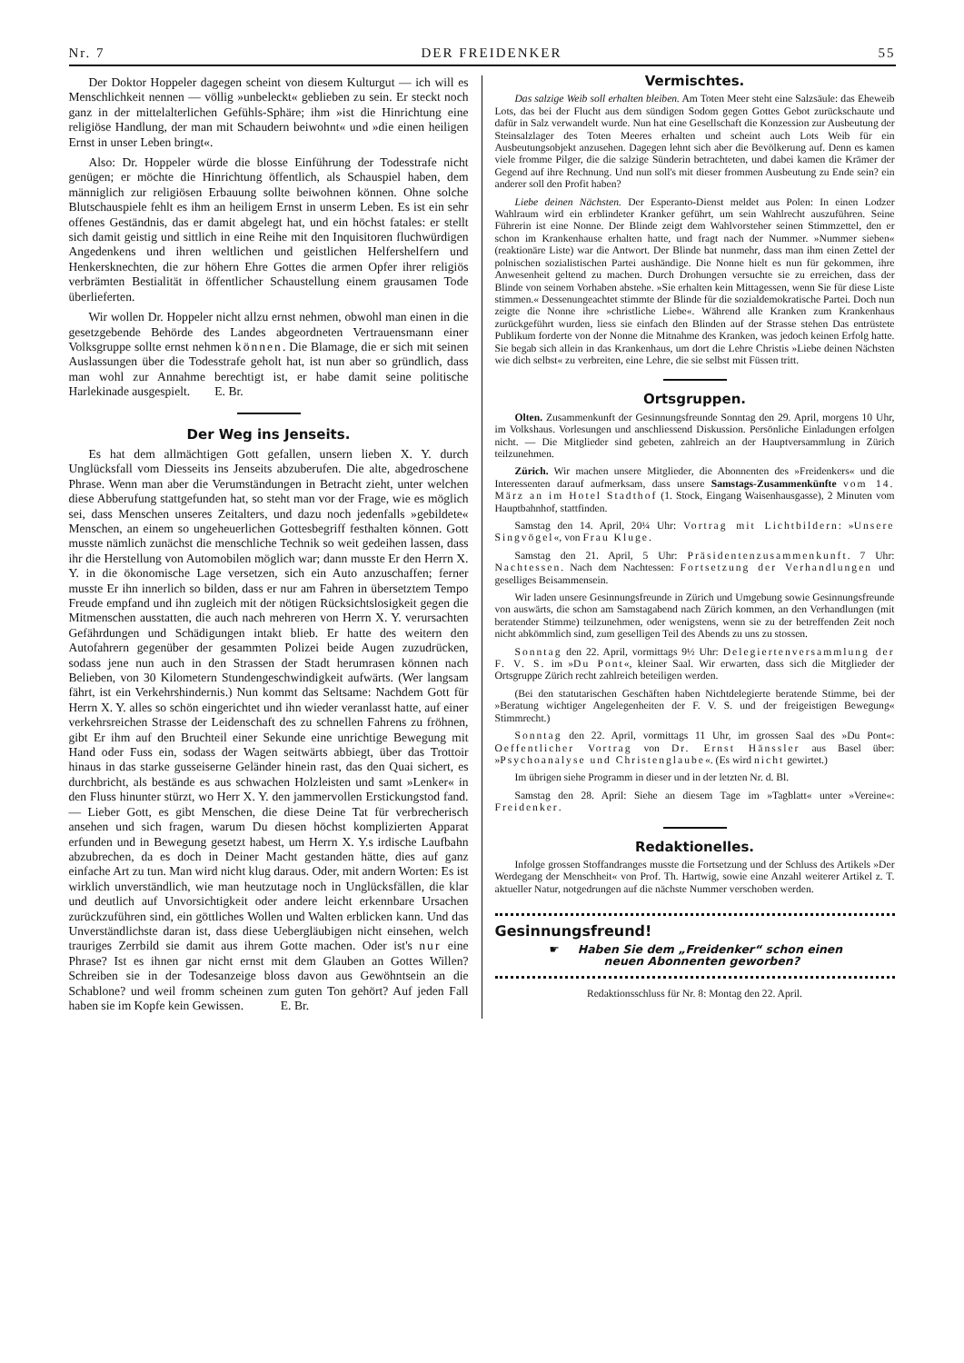Nr. 7 DER FREIDENKER 55
Der Doktor Hoppeler dagegen scheint von diesem Kulturgut — ich will es Menschlichkeit nennen — völlig »unbeleckt« geblieben zu sein. Er steckt noch ganz in der mittelalterlichen Gefühls-Sphäre; ihm »ist die Hinrichtung eine religiöse Handlung, der man mit Schaudern beiwohnt« und »die einen heiligen Ernst in unser Leben bringt«.
Also: Dr. Hoppeler würde die blosse Einführung der Todesstrafe nicht genügen; er möchte die Hinrichtung öffentlich, als Schauspiel haben, dem männiglich zur religiösen Erbauung sollte beiwohnen können. Ohne solche Blutschauspiele fehlt es ihm an heiligem Ernst in unserm Leben. Es ist ein sehr offenes Geständnis, das er damit abgelegt hat, und ein höchst fatales: er stellt sich damit geistig und sittlich in eine Reihe mit den Inquisitoren fluchwürdigen Angedenkens und ihren weltlichen und geistlichen Helfershelfern und Henkersknechten, die zur höhern Ehre Gottes die armen Opfer ihrer religiös verbrämten Bestialität in öffentlicher Schaustellung einem grausamen Tode überlieferten.
Wir wollen Dr. Hoppeler nicht allzu ernst nehmen, obwohl man einen in die gesetzgebende Behörde des Landes abgeordneten Vertrauensmann einer Volksgruppe sollte ernst nehmen können. Die Blamage, die er sich mit seinen Auslassungen über die Todesstrafe geholt hat, ist nun aber so gründlich, dass man wohl zur Annahme berechtigt ist, er habe damit seine politische Harlekinade ausgespielt. E. Br.
Der Weg ins Jenseits.
Es hat dem allmächtigen Gott gefallen, unsern lieben X. Y. durch Unglücksfall vom Diesseits ins Jenseits abzuberufen. Die alte, abgedroschene Phrase. Wenn man aber die Verumständungen in Betracht zieht, unter welchen diese Abberufung stattgefunden hat, so steht man vor der Frage, wie es möglich sei, dass Menschen unseres Zeitalters, und dazu noch jedenfalls »gebildete« Menschen, an einem so ungeheuerlichen Gottesbegriff festhalten können. Gott musste nämlich zunächst die menschliche Technik so weit gedeihen lassen, dass ihr die Herstellung von Automobilen möglich war; dann musste Er den Herrn X. Y. in die ökonomische Lage versetzen, sich ein Auto anzuschaffen; ferner musste Er ihn innerlich so bilden, dass er nur am Fahren in übersetztem Tempo Freude empfand und ihn zugleich mit der nötigen Rücksichtslosigkeit gegen die Mitmenschen ausstatten, die auch nach mehreren von Herrn X. Y. verursachten Gefährdungen und Schädigungen intakt blieb. Er hatte des weitern den Autofahrern gegenüber der gesammten Polizei beide Augen zuzudrücken, sodass jene nun auch in den Strassen der Stadt herumrasen können nach Belieben, von 30 Kilometern Stundengeschwindigkeit aufwärts. (Wer langsam fährt, ist ein Verkehrshindernis.) Nun kommt das Seltsame: Nachdem Gott für Herrn X. Y. alles so schön eingerichtet und ihn wieder veranlasst hatte, auf einer verkehrsreichen Strasse der Leidenschaft des zu schnellen Fahrens zu fröhnen, gibt Er ihm auf den Bruchteil einer Sekunde eine unrichtige Bewegung mit Hand oder Fuss ein, sodass der Wagen seitwärts abbiegt, über das Trottoir hinaus in das starke gusseiserne Geländer hinein rast, das den Quai sichert, es durchbricht, als bestände es aus schwachen Holzleisten und samt »Lenker« in den Fluss hinunter stürzt, wo Herr X. Y. den jammervollen Erstickungstod fand. — Lieber Gott, es gibt Menschen, die diese Deine Tat für verbrecherisch ansehen und sich fragen, warum Du diesen höchst komplizierten Apparat erfunden und in Bewegung gesetzt habest, um Herrn X. Y.s irdische Laufbahn abzubrechen, da es doch in Deiner Macht gestanden hätte, dies auf ganz einfache Art zu tun. Man wird nicht klug daraus. Oder, mit andern Worten: Es ist wirklich unverständlich, wie man heutzutage noch in Unglücksfällen, die klar und deutlich auf Unvorsichtigkeit oder andere leicht erkennbare Ursachen zurückzuführen sind, ein göttliches Wollen und Walten erblicken kann. Und das Unverständlichste daran ist, dass diese Uebergläubigen nicht einsehen, welch trauriges Zerrbild sie damit aus ihrem Gotte machen. Oder ist's nur eine Phrase? Ist es ihnen gar nicht ernst mit dem Glauben an Gottes Willen? Schreiben sie in der Todesanzeige bloss davon aus Gewöhntsein an die Schablone? und weil fromm scheinen zum guten Ton gehört? Auf jeden Fall haben sie im Kopfe kein Gewissen. E. Br.
Vermischtes.
Das salzige Weib soll erhalten bleiben. Am Toten Meer steht eine Salzsäule: das Eheweib Lots, das bei der Flucht aus dem sündigen Sodom gegen Gottes Gebot zurückschaute und dafür in Salz verwandelt wurde. Nun hat eine Gesellschaft die Konzession zur Ausbeutung der Steinsalzlager des Toten Meeres erhalten und scheint auch Lots Weib für ein Ausbeutungsobjekt anzusehen. Dagegen lehnt sich aber die Bevölkerung auf. Denn es kamen viele fromme Pilger, die die salzige Sünderin betrachteten, und dabei kamen die Krämer der Gegend auf ihre Rechnung. Und nun soll's mit dieser frommen Ausbeutung zu Ende sein? ein anderer soll den Profit haben?
Liebe deinen Nächsten. Der Esperanto-Dienst meldet aus Polen: In einen Lodzer Wahlraum wird ein erblindeter Kranker geführt, um sein Wahlrecht auszuführen. Seine Führerin ist eine Nonne. Der Blinde zeigt dem Wahlvorsteher seinen Stimmzettel, den er schon im Krankenhause erhalten hatte, und fragt nach der Nummer. »Nummer sieben« (reaktionäre Liste) war die Antwort. Der Blinde bat nunmehr, dass man ihm einen Zettel der polnischen sozialistischen Partei aushändige. Die Nonne hielt es nun für gekommen, ihre Anwesenheit geltend zu machen. Durch Drohungen versuchte sie zu erreichen, dass der Blinde von seinem Vorhaben abstehe. »Sie erhalten kein Mittagessen, wenn Sie für diese Liste stimmen.« Dessenungeachtet stimmte der Blinde für die sozialdemokratische Partei. Doch nun zeigte die Nonne ihre »christliche Liebe«. Während alle Kranken zum Krankenhaus zurückgeführt wurden, liess sie einfach den Blinden auf der Strasse stehen Das entrüstete Publikum forderte von der Nonne die Mitnahme des Kranken, was jedoch keinen Erfolg hatte. Sie begab sich allein in das Krankenhaus, um dort die Lehre Christis »Liebe deinen Nächsten wie dich selbst« zu verbreiten, eine Lehre, die sie selbst mit Füssen tritt.
Ortsgruppen.
Olten. Zusammenkunft der Gesinnungsfreunde Sonntag den 29. April, morgens 10 Uhr, im Volkshaus. Vorlesungen und anschliessend Diskussion. Persönliche Einladungen erfolgen nicht. — Die Mitglieder sind gebeten, zahlreich an der Hauptversammlung in Zürich teilzunehmen.
Zürich. Wir machen unsere Mitglieder, die Abonnenten des »Freidenkers« und die Interessenten darauf aufmerksam, dass unsere Samstags-Zusammenkünfte vom 14. März an im Hotel Stadthof (1. Stock, Eingang Waisenhausgasse), 2 Minuten vom Hauptbahnhof, stattfinden.
Samstag den 14. April, 20¼ Uhr: Vortrag mit Lichtbildern: »Unsere Singvögel«, von Frau Kluge.
Samstag den 21. April, 5 Uhr: Präsidentenzusammenkunft. 7 Uhr: Nachtessen. Nach dem Nachtessen: Fortsetzung der Verhandlungen und geselliges Beisammensein.
Wir laden unsere Gesinnungsfreunde in Zürich und Umgebung sowie Gesinnungsfreunde von auswärts, die schon am Samstagabend nach Zürich kommen, an den Verhandlungen (mit beratender Stimme) teilzunehmen, oder wenigstens, wenn sie zu der betreffenden Zeit noch nicht abkömmlich sind, zum geselligen Teil des Abends zu uns zu stossen.
Sonntag den 22. April, vormittags 9½ Uhr: Delegiertenversammlung der F. V. S. im »Du Pont«, kleiner Saal. Wir erwarten, dass sich die Mitglieder der Ortsgruppe Zürich recht zahlreich beteiligen werden.
(Bei den statutarischen Geschäften haben Nichtdelegierte beratende Stimme, bei der »Beratung wichtiger Angelegenheiten der F. V. S. und der freigeistigen Bewegung« Stimmrecht.)
Sonntag den 22. April, vormittags 11 Uhr, im grossen Saal des »Du Pont«: Oeffentlicher Vortrag von Dr. Ernst Hänssler aus Basel über: »Psychoanalyse und Christenglaube«. (Es wird nicht gewirtet.)
Im übrigen siehe Programm in dieser und in der letzten Nr. d. Bl.
Samstag den 28. April: Siehe an diesem Tage im »Tagblatt« unter »Vereine«: Freidenker.
Redaktionelles.
Infolge grossen Stoffandranges musste die Fortsetzung und der Schluss des Artikels »Der Werdegang der Menschheit« von Prof. Th. Hartwig, sowie eine Anzahl weiterer Artikel z. T. aktueller Natur, notgedrungen auf die nächste Nummer verschoben werden.
Gesinnungsfreund!
☛ Haben Sie dem „Freidenker“ schon einen
neuen Abonnenten geworben?
Redaktionsschluss für Nr. 8: Montag den 22. April.